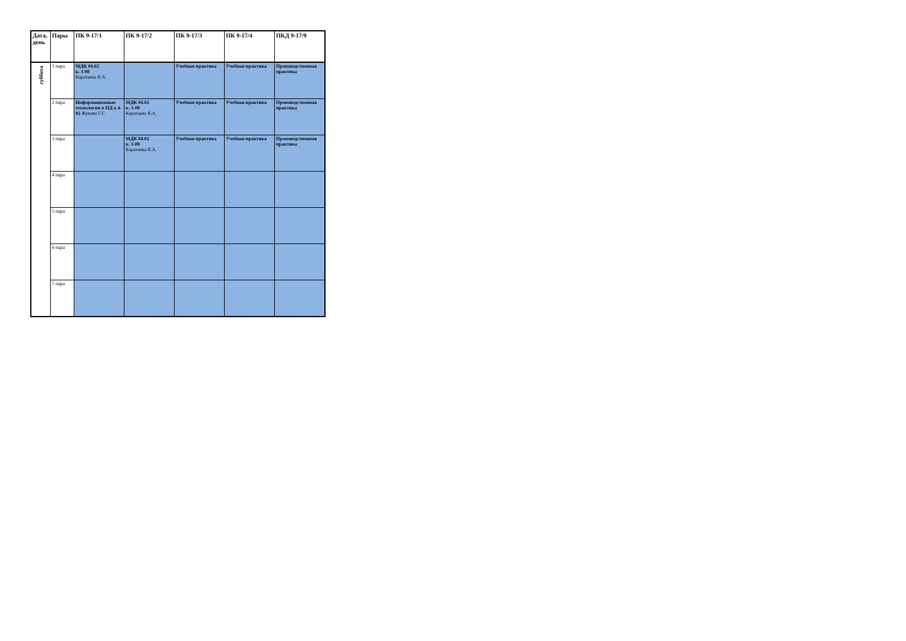| Дата, день | Пары | ПК 9-17/1 | ПК 9-17/2 | ПК 9-17/3 | ПК 9-17/4 | ПКД 9-17/9 |
| --- | --- | --- | --- | --- | --- | --- |
| суббота | 1 пара | МДК 04.02 к. 3-08 Каратаева Я.А. | | Учебная практика | Учебная практика | Производственная практика |
| | 2 пара | Информационные технологии в ПД к 4-02 Жукова Г.Г. | МДК 04.02 к. 3-08 Каратаева Я.А. | Учебная практика | Учебная практика | Производственная практика |
| | 3 пара | | МДК 04.02 к. 3-08 Каратаева Я.А. | Учебная практика | Учебная практика | Производственная практика |
| | 4 пара | | | | | |
| | 5 пара | | | | | |
| | 6 пара | | | | | |
| | 7 пара | | | | | |